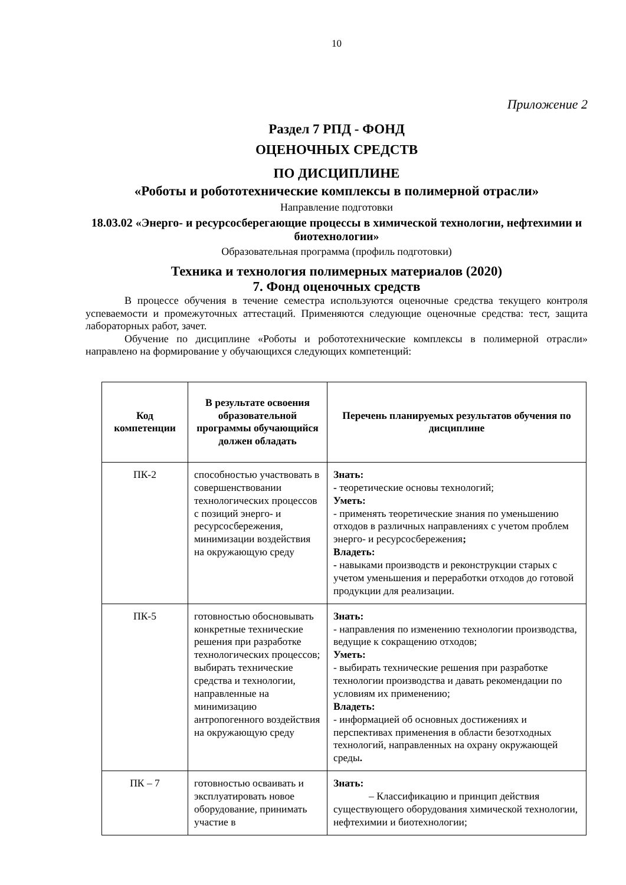10
Приложение 2
Раздел 7 РПД - ФОНД
ОЦЕНОЧНЫХ СРЕДСТВ
ПО ДИСЦИПЛИНЕ
«Роботы и робототехнические комплексы в полимерной отрасли»
Направление подготовки
18.03.02 «Энерго- и ресурсосберегающие процессы в химической технологии, нефтехимии и биотехнологии»
Образовательная программа (профиль подготовки)
Техника и технология полимерных материалов (2020)
7. Фонд оценочных средств
В процессе обучения в течение семестра используются оценочные средства текущего контроля успеваемости и промежуточных аттестаций. Применяются следующие оценочные средства: тест, защита лабораторных работ, зачет.
Обучение по дисциплине «Роботы и робототехнические комплексы в полимерной отрасли» направлено на формирование у обучающихся следующих компетенций:
| Код компетенции | В результате освоения образовательной программы обучающийся должен обладать | Перечень планируемых результатов обучения по дисциплине |
| --- | --- | --- |
| ПК-2 | способностью участвовать в совершенствовании технологических процессов с позиций энерго- и ресурсосбережения, минимизации воздействия на окружающую среду | Знать: - теоретические основы технологий; Уметь: - применять теоретические знания по уменьшению отходов в различных направлениях с учетом проблем энерго- и ресурсосбережения ; Владеть: - навыками производств и реконструкции старых с учетом уменьшения и переработки отходов до готовой продукции для реализации. |
| ПК-5 | готовностью обосновывать конкретные технические решения при разработке технологических процессов; выбирать технические средства и технологии, направленные на минимизацию антропогенного воздействия на окружающую среду | Знать: - направления по изменению технологии производства, ведущие к сокращению отходов; Уметь: - выбирать технические решения при разработке технологии производства и давать рекомендации по условиям их применению; Владеть: - информацией об основных достижениях и перспективах применения в области безотходных технологий, направленных на охрану окружающей среды . |
| ПК – 7 | готовностью осваивать и эксплуатировать новое оборудование, принимать участие в | Знать: – Классификацию и принцип действия существующего оборудования химической технологии, нефтехимии и биотехнологии; |